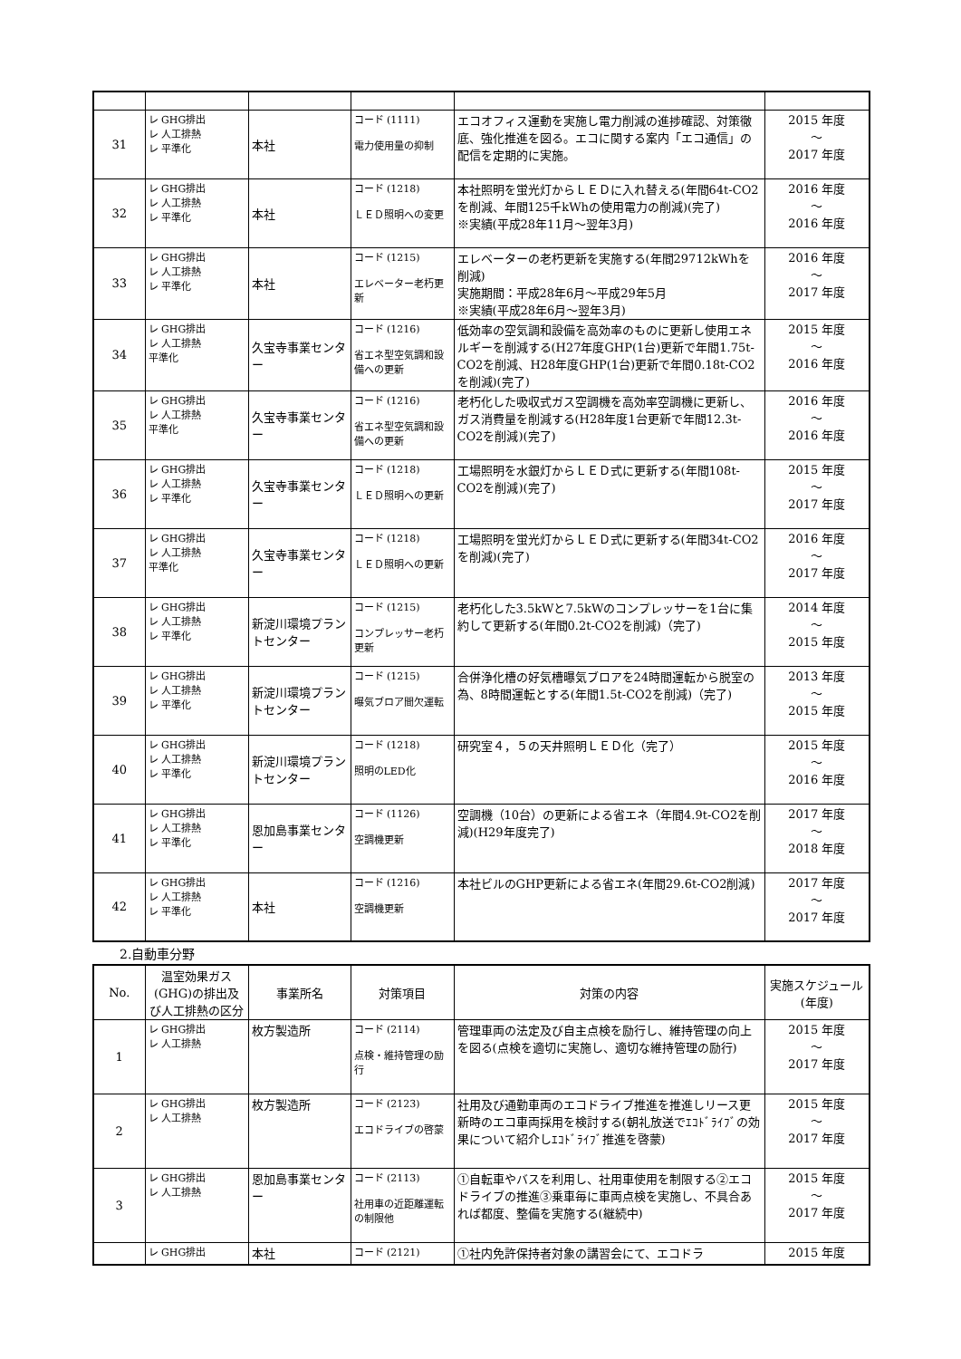| 31 | レ GHG排出 レ 人工排熱 レ 平準化 | 本社 | コード (1111) 電力使用量の抑制 | エコオフィス運動を実施し電力削減の進捗確認、対策徹底、強化推進を図る。エコに関する案内「エコ通信」の配信を定期的に実施。 | 2015 年度 ～ 2017 年度 |
| 32 | レ GHG排出 レ 人工排熱 レ 平準化 | 本社 | コード (1218) ＬＥＤ照明への変更 | 本社照明を蛍光灯からＬＥＤに入れ替える(年間64t-CO2を削減、年間125千kWhの使用電力の削減)(完了) ※実績(平成28年11月～翌年3月) | 2016 年度 ～ 2016 年度 |
| 33 | レ GHG排出 レ 人工排熱 レ 平準化 | 本社 | コード (1215) エレベーター老朽更新 | エレベーターの老朽更新を実施する(年間29712kWhを削減) 実施期間：平成28年6月～平成29年5月 ※実績(平成28年6月～翌年3月) | 2016 年度 ～ 2017 年度 |
| 34 | レ GHG排出 レ 人工排熱 平準化 | 久宝寺事業センター | コード (1216) 省エネ型空気調和設備への更新 | 低効率の空気調和設備を高効率のものに更新し使用エネルギーを削減する(H27年度GHP(1台)更新で年間1.75t-CO2を削減、H28年度GHP(1台)更新で年間0.18t-CO2を削減)(完了) | 2015 年度 ～ 2016 年度 |
| 35 | レ GHG排出 レ 人工排熱 平準化 | 久宝寺事業センター | コード (1216) 省エネ型空気調和設備への更新 | 老朽化した吸収式ガス空調機を高効率空調機に更新し、ガス消費量を削減する(H28年度1台更新で年間12.3t-CO2を削減)(完了) | 2016 年度 ～ 2016 年度 |
| 36 | レ GHG排出 レ 人工排熱 レ 平準化 | 久宝寺事業センター | コード (1218) ＬＥＤ照明への更新 | 工場照明を水銀灯からＬＥＤ式に更新する(年間108t-CO2を削減)(完了) | 2015 年度 ～ 2017 年度 |
| 37 | レ GHG排出 レ 人工排熱 平準化 | 久宝寺事業センター | コード (1218) ＬＥＤ照明への更新 | 工場照明を蛍光灯からＬＥＤ式に更新する(年間34t-CO2を削減)(完了) | 2016 年度 ～ 2017 年度 |
| 38 | レ GHG排出 レ 人工排熱 レ 平準化 | 新淀川環境プラントセンター | コード (1215) コンプレッサー老朽更新 | 老朽化した3.5kWと7.5kWのコンプレッサーを1台に集約して更新する(年間0.2t-CO2を削減)（完了) | 2014 年度 ～ 2015 年度 |
| 39 | レ GHG排出 レ 人工排熱 レ 平準化 | 新淀川環境プラントセンター | コード (1215) 曝気ブロア間欠運転 | 合併浄化槽の好気槽曝気ブロアを24時間運転から脱室の為、8時間運転とする(年間1.5t-CO2を削減)（完了) | 2013 年度 ～ 2015 年度 |
| 40 | レ GHG排出 レ 人工排熱 レ 平準化 | 新淀川環境プラントセンター | コード (1218) 照明のLED化 | 研究室４，５の天井照明ＬＥＤ化（完了） | 2015 年度 ～ 2016 年度 |
| 41 | レ GHG排出 レ 人工排熱 レ 平準化 | 恩加島事業センター | コード (1126) 空調機更新 | 空調機（10台）の更新による省エネ（年間4.9t-CO2を削減)(H29年度完了) | 2017 年度 ～ 2018 年度 |
| 42 | レ GHG排出 レ 人工排熱 レ 平準化 | 本社 | コード (1216) 空調機更新 | 本社ビルのGHP更新による省エネ(年間29.6t-CO2削減) | 2017 年度 ～ 2017 年度 |
2.自動車分野
| No. | 温室効果ガス(GHG)の排出及び人工排熱の区分 | 事業所名 | 対策項目 | 対策の内容 | 実施スケジュール(年度) |
| --- | --- | --- | --- | --- | --- |
| 1 | レ GHG排出 レ 人工排熱 | 枚方製造所 | コード (2114) 点検・維持管理の励行 | 管理車両の法定及び自主点検を励行し、維持管理の向上を図る(点検を適切に実施し、適切な維持管理の励行) | 2015 年度 ～ 2017 年度 |
| 2 | レ GHG排出 レ 人工排熱 | 枚方製造所 | コード (2123) エコドライブの啓蒙 | 社用及び通勤車両のエコドライブ推進を推進しリース更新時のエコ車両採用を検討する(朝礼放送でｴｺﾄﾞﾗｲﾌﾞの効果について紹介しｴｺﾄﾞﾗｲﾌﾞ推進を啓蒙) | 2015 年度 ～ 2017 年度 |
| 3 | レ GHG排出 レ 人工排熱 | 恩加島事業センター | コード (2113) 社用車の近距離運転の制限他 | ①自転車やバスを利用し、社用車使用を制限する②エコドライブの推進③乗車毎に車両点検を実施し、不具合あれば都度、整備を実施する(継続中) | 2015 年度 ～ 2017 年度 |
| | レ GHG排出 | 本社 | コード (2121) | ①社内免許保持者対象の講習会にて、エコドラ | 2015 年度 |